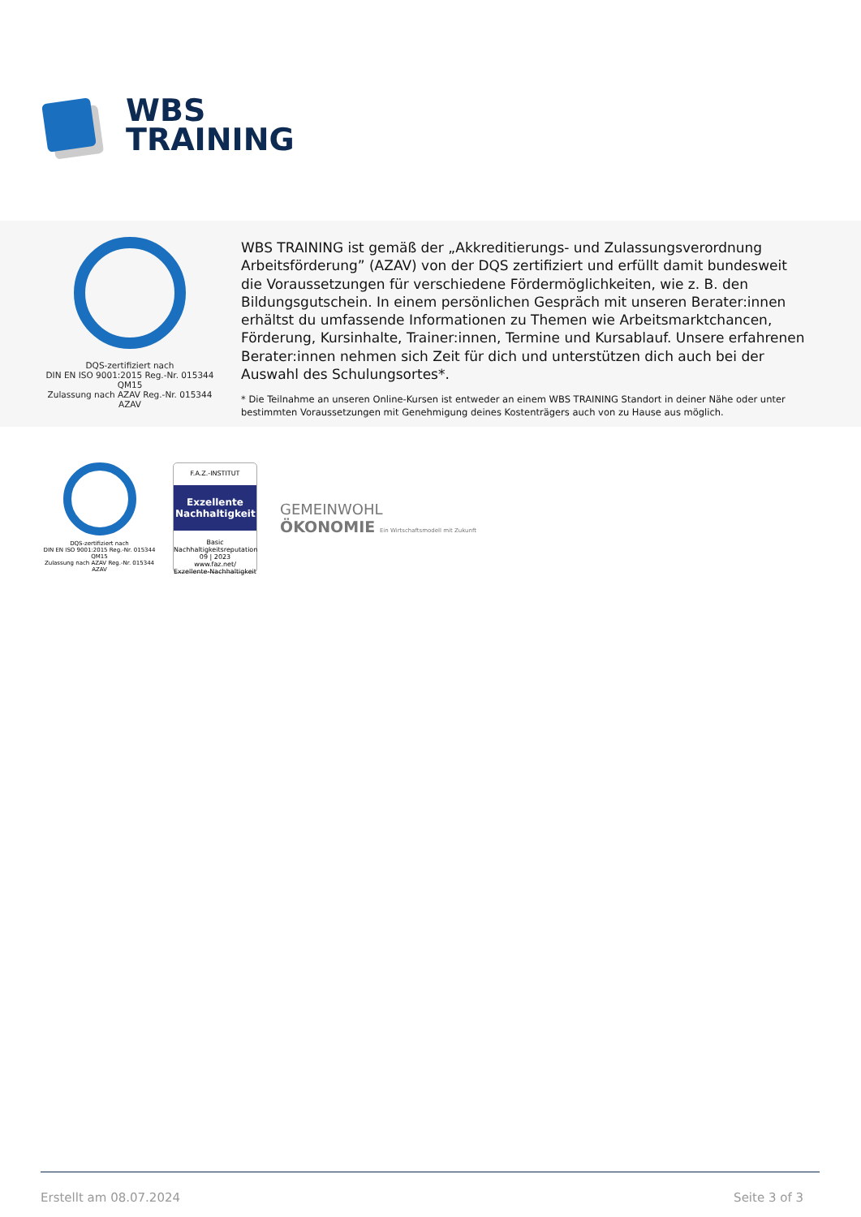WBS
TRAINING
DQS-zertifiziert nach
DIN EN ISO 9001:2015 Reg.-Nr. 015344 QM15
Zulassung nach AZAV Reg.-Nr. 015344 AZAV
WBS TRAINING ist gemäß der „Akkreditierungs- und Zulassungsverordnung Arbeitsförderung” (AZAV) von der DQS zertifiziert und erfüllt damit bundesweit die Voraussetzungen für verschiedene Fördermöglichkeiten, wie z. B. den Bildungsgutschein. In einem persönlichen Gespräch mit unseren Berater:innen erhältst du umfassende Informationen zu Themen wie Arbeitsmarktchancen, Förderung, Kursinhalte, Trainer:innen, Termine und Kursablauf. Unsere erfahrenen Berater:innen nehmen sich Zeit für dich und unterstützen dich auch bei der Auswahl des Schulungsortes*.
* Die Teilnahme an unseren Online-Kursen ist entweder an einem WBS TRAINING Standort in deiner Nähe oder unter bestimmten Voraussetzungen mit Genehmigung deines Kostenträgers auch von zu Hause aus möglich.
DQS-zertifiziert nach
DIN EN ISO 9001:2015 Reg.-Nr. 015344 QM15
Zulassung nach AZAV Reg.-Nr. 015344 AZAV
F.A.Z.-INSTITUT
Exzellente
Nachhaltigkeit
Basic
Nachhaltigkeitsreputation
09 | 2023
www.faz.net/
Exzellente-Nachhaltigkeit
GEMEINWOHL
ÖKONOMIE Ein Wirtschaftsmodell mit Zukunft
Erstellt am 08.07.2024 Seite 3 of 3